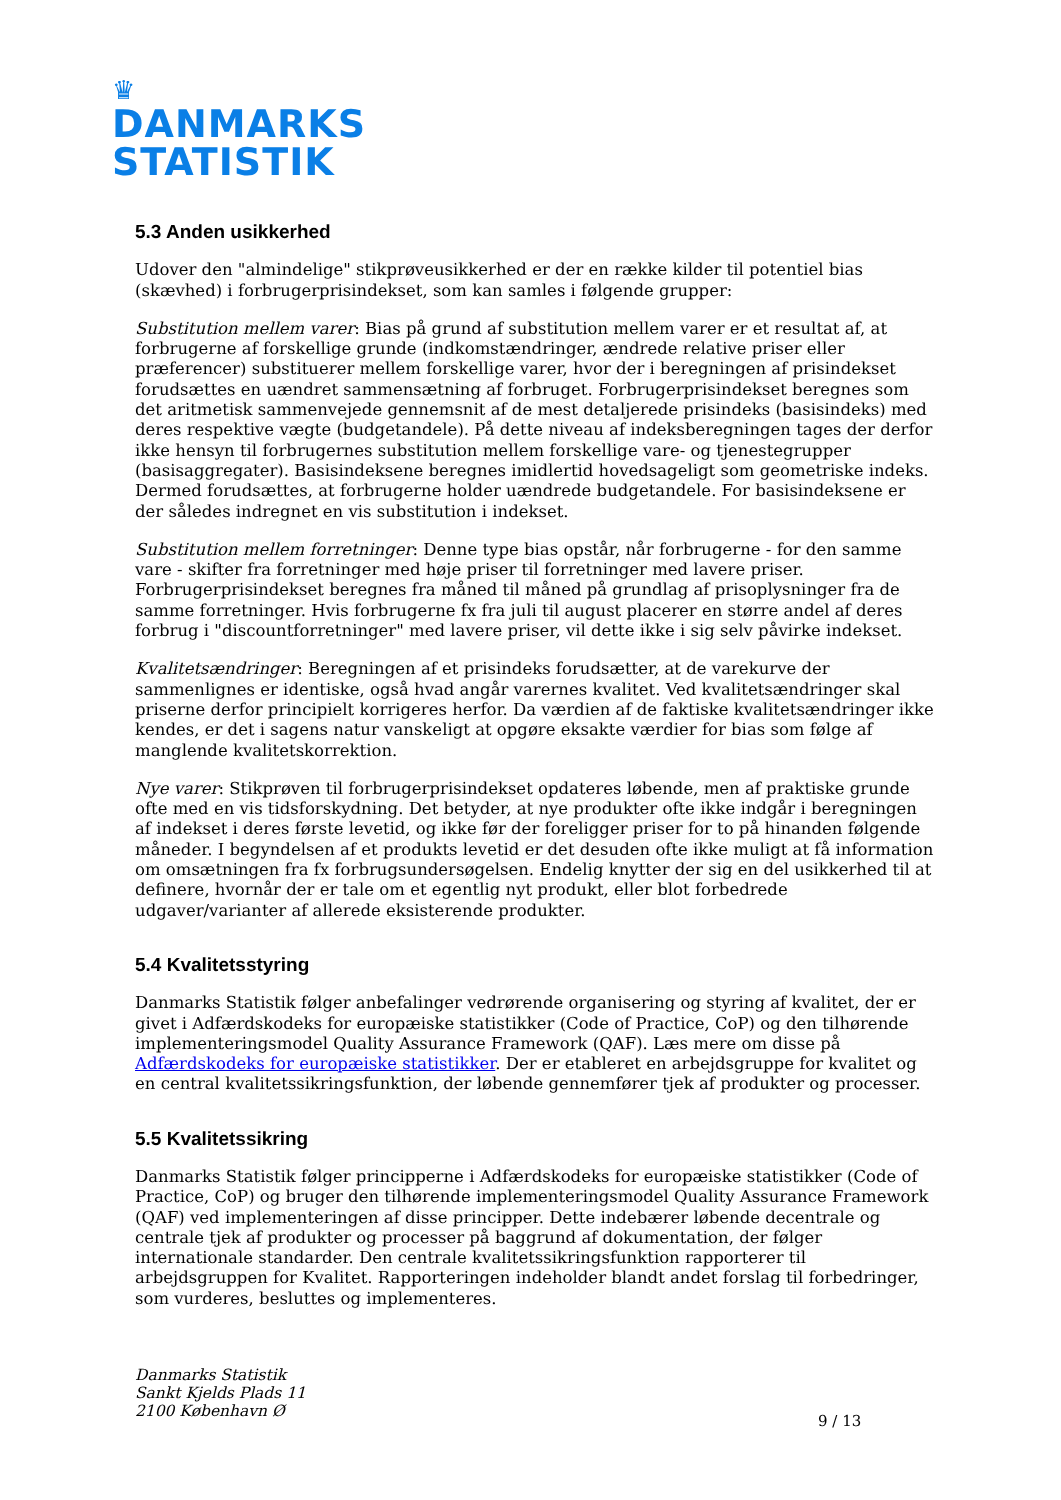♛
DANMARKS
STATISTIK
5.3 Anden usikkerhed
Udover den "almindelige" stikprøveusikkerhed er der en række kilder til potentiel bias (skævhed) i forbrugerprisindekset, som kan samles i følgende grupper:
Substitution mellem varer: Bias på grund af substitution mellem varer er et resultat af, at forbrugerne af forskellige grunde (indkomstændringer, ændrede relative priser eller præferencer) substituerer mellem forskellige varer, hvor der i beregningen af prisindekset forudsættes en uændret sammensætning af forbruget. Forbrugerprisindekset beregnes som det aritmetisk sammenvejede gennemsnit af de mest detaljerede prisindeks (basisindeks) med deres respektive vægte (budgetandele). På dette niveau af indeksberegningen tages der derfor ikke hensyn til forbrugernes substitution mellem forskellige vare- og tjenestegrupper (basisaggregater). Basisindeksene beregnes imidlertid hovedsageligt som geometriske indeks. Dermed forudsættes, at forbrugerne holder uændrede budgetandele. For basisindeksene er der således indregnet en vis substitution i indekset.
Substitution mellem forretninger: Denne type bias opstår, når forbrugerne - for den samme vare - skifter fra forretninger med høje priser til forretninger med lavere priser. Forbrugerprisindekset beregnes fra måned til måned på grundlag af prisoplysninger fra de samme forretninger. Hvis forbrugerne fx fra juli til august placerer en større andel af deres forbrug i "discountforretninger" med lavere priser, vil dette ikke i sig selv påvirke indekset.
Kvalitetsændringer: Beregningen af et prisindeks forudsætter, at de varekurve der sammenlignes er identiske, også hvad angår varernes kvalitet. Ved kvalitetsændringer skal priserne derfor principielt korrigeres herfor. Da værdien af de faktiske kvalitetsændringer ikke kendes, er det i sagens natur vanskeligt at opgøre eksakte værdier for bias som følge af manglende kvalitetskorrektion.
Nye varer: Stikprøven til forbrugerprisindekset opdateres løbende, men af praktiske grunde ofte med en vis tidsforskydning. Det betyder, at nye produkter ofte ikke indgår i beregningen af indekset i deres første levetid, og ikke før der foreligger priser for to på hinanden følgende måneder. I begyndelsen af et produkts levetid er det desuden ofte ikke muligt at få information om omsætningen fra fx forbrugsundersøgelsen. Endelig knytter der sig en del usikkerhed til at definere, hvornår der er tale om et egentlig nyt produkt, eller blot forbedrede udgaver/varianter af allerede eksisterende produkter.
5.4 Kvalitetsstyring
Danmarks Statistik følger anbefalinger vedrørende organisering og styring af kvalitet, der er givet i Adfærdskodeks for europæiske statistikker (Code of Practice, CoP) og den tilhørende implementeringsmodel Quality Assurance Framework (QAF). Læs mere om disse på Adfærdskodeks for europæiske statistikker. Der er etableret en arbejdsgruppe for kvalitet og en central kvalitetssikringsfunktion, der løbende gennemfører tjek af produkter og processer.
5.5 Kvalitetssikring
Danmarks Statistik følger principperne i Adfærdskodeks for europæiske statistikker (Code of Practice, CoP) og bruger den tilhørende implementeringsmodel Quality Assurance Framework (QAF) ved implementeringen af disse principper. Dette indebærer løbende decentrale og centrale tjek af produkter og processer på baggrund af dokumentation, der følger internationale standarder. Den centrale kvalitetssikringsfunktion rapporterer til arbejdsgruppen for Kvalitet. Rapporteringen indeholder blandt andet forslag til forbedringer, som vurderes, besluttes og implementeres.
Danmarks Statistik
Sankt Kjelds Plads 11
2100 København Ø
9 / 13